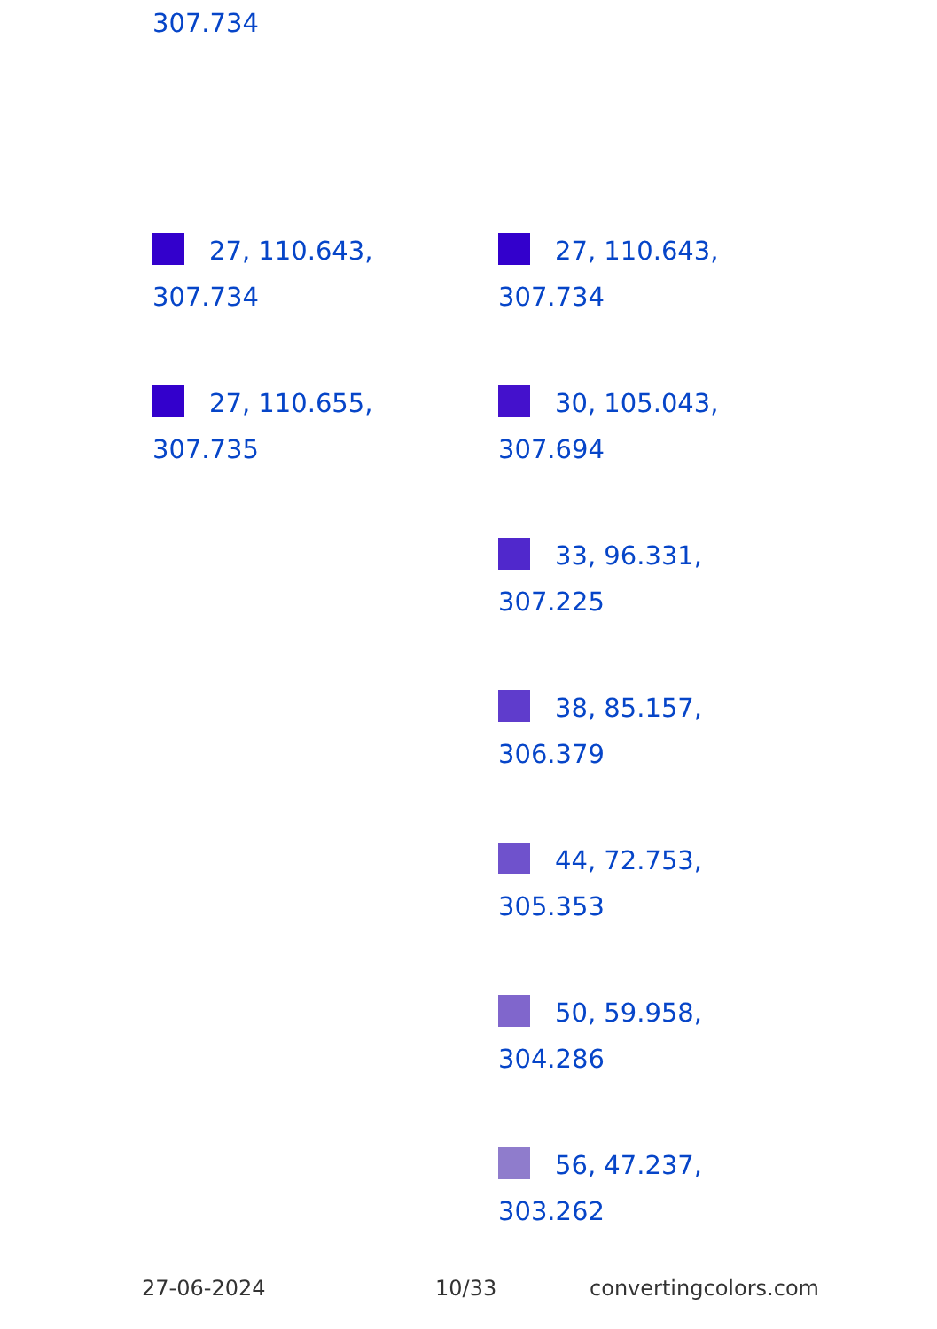307.734
27, 110.643, 307.734
27, 110.655, 307.735
27, 110.643, 307.734
30, 105.043, 307.694
33, 96.331, 307.225
38, 85.157, 306.379
44, 72.753, 305.353
50, 59.958, 304.286
56, 47.237, 303.262
27-06-2024 10/33 convertingcolors.com